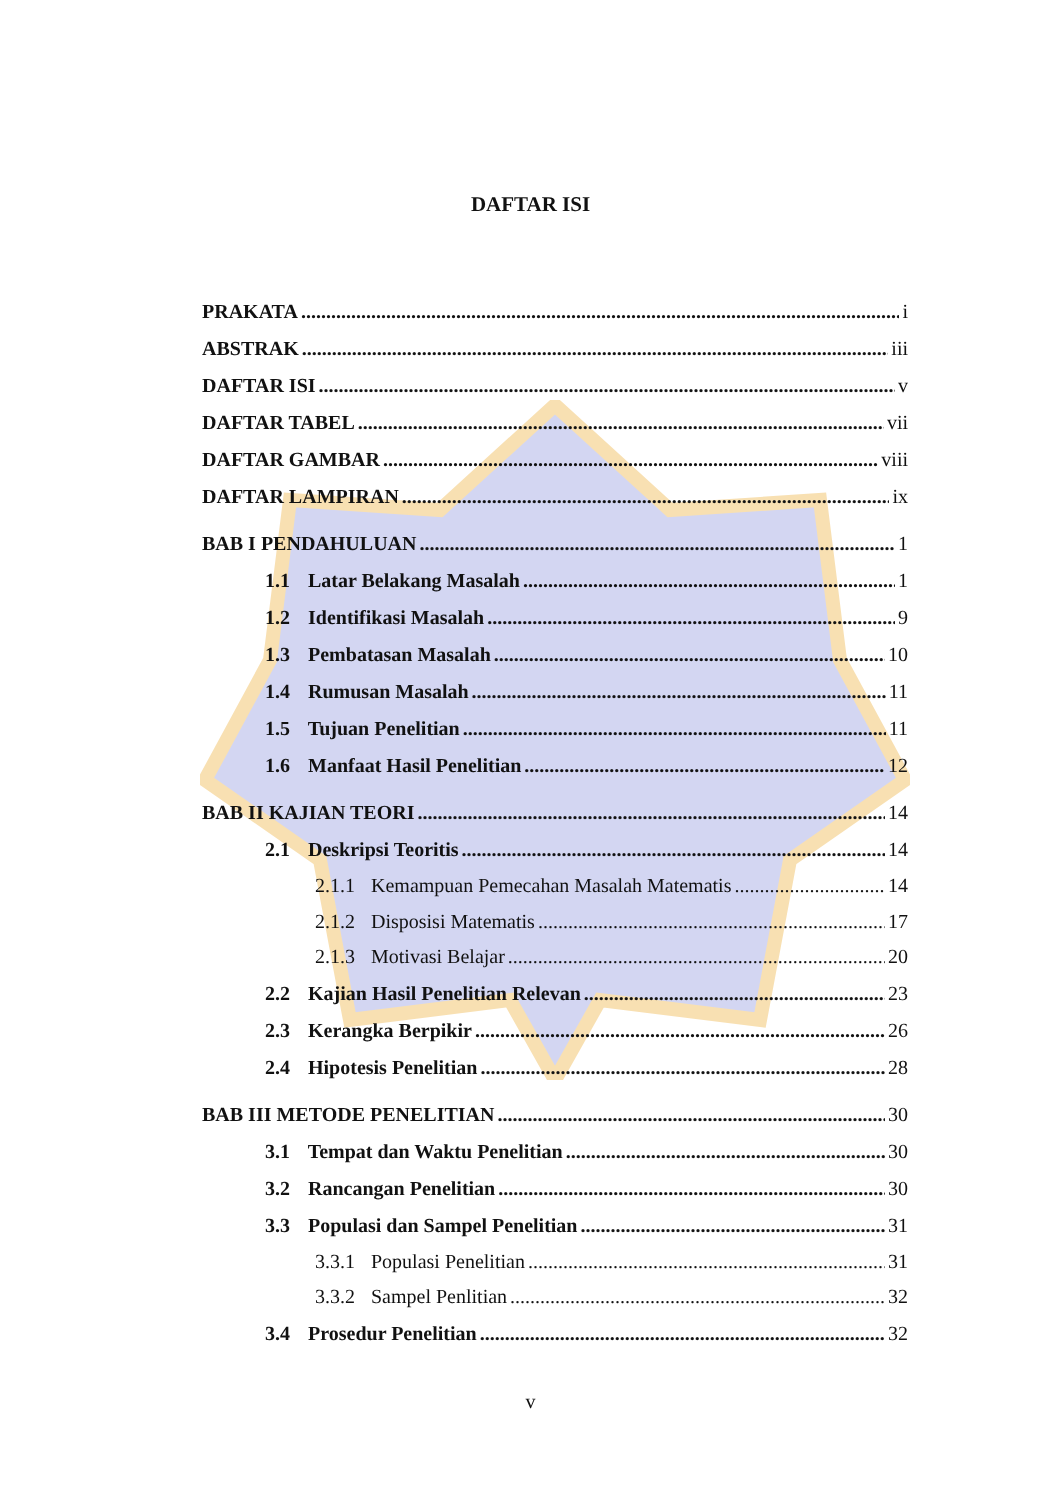DAFTAR ISI
PRAKATA i
ABSTRAK iii
DAFTAR ISI v
DAFTAR TABEL vii
DAFTAR GAMBAR viii
DAFTAR LAMPIRAN ix
BAB I PENDAHULUAN 1
1.1 Latar Belakang Masalah 1
1.2 Identifikasi Masalah 9
1.3 Pembatasan Masalah 10
1.4 Rumusan Masalah 11
1.5 Tujuan Penelitian 11
1.6 Manfaat Hasil Penelitian 12
BAB II KAJIAN TEORI 14
2.1 Deskripsi Teoritis 14
2.1.1 Kemampuan Pemecahan Masalah Matematis 14
2.1.2 Disposisi Matematis 17
2.1.3 Motivasi Belajar 20
2.2 Kajian Hasil Penelitian Relevan 23
2.3 Kerangka Berpikir 26
2.4 Hipotesis Penelitian 28
BAB III METODE PENELITIAN 30
3.1 Tempat dan Waktu Penelitian 30
3.2 Rancangan Penelitian 30
3.3 Populasi dan Sampel Penelitian 31
3.3.1 Populasi Penelitian 31
3.3.2 Sampel Penlitian 32
3.4 Prosedur Penelitian 32
v